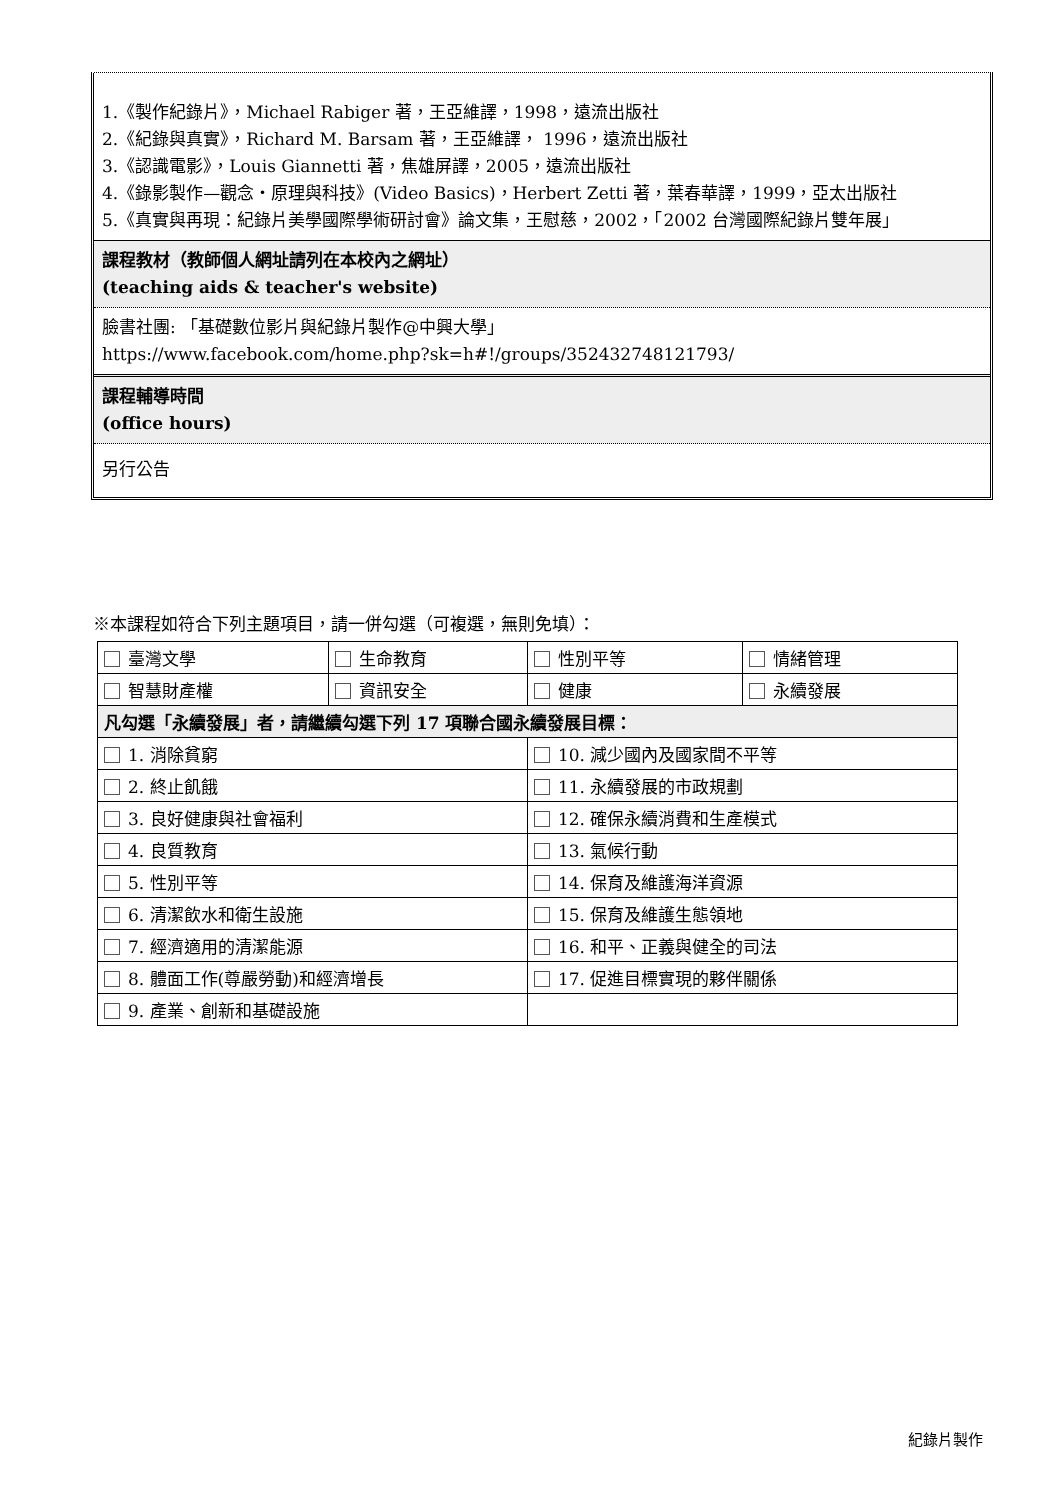1.《製作紀錄片》，Michael Rabiger 著，王亞維譯，1998，遠流出版社
2.《紀錄與真實》，Richard M. Barsam 著，王亞維譯， 1996，遠流出版社
3.《認識電影》，Louis Giannetti 著，焦雄屏譯，2005，遠流出版社
4.《錄影製作—觀念‧原理與科技》(Video Basics)，Herbert Zetti 著，葉春華譯，1999，亞太出版社
5.《真實與再現：紀錄片美學國際學術研討會》論文集，王慰慈，2002，「2002 台灣國際紀錄片雙年展」
課程教材（教師個人網址請列在本校內之網址）
(teaching aids & teacher's website)
臉書社團: 「基礎數位影片與紀錄片製作@中興大學」
https://www.facebook.com/home.php?sk=h#!/groups/352432748121793/
課程輔導時間
(office hours)
另行公告
※本課程如符合下列主題項目，請一併勾選（可複選，無則免填）：
| 臺灣文學 | 生命教育 | 性別平等 | 情緒管理 |
| 智慧財產權 | 資訊安全 | 健康 | 永續發展 |
| 凡勾選「永續發展」者，請繼續勾選下列 17 項聯合國永續發展目標： | | | |
| 1. 消除貧窮 | | 10. 減少國內及國家間不平等 | |
| 2. 終止飢餓 | | 11. 永續發展的市政規劃 | |
| 3. 良好健康與社會福利 | | 12. 確保永續消費和生產模式 | |
| 4. 良質教育 | | 13. 氣候行動 | |
| 5. 性別平等 | | 14. 保育及維護海洋資源 | |
| 6. 清潔飲水和衛生設施 | | 15. 保育及維護生態領地 | |
| 7. 經濟適用的清潔能源 | | 16. 和平、正義與健全的司法 | |
| 8. 體面工作(尊嚴勞動)和經濟增長 | | 17. 促進目標實現的夥伴關係 | |
| 9. 產業、創新和基礎設施 | | | |
紀錄片製作